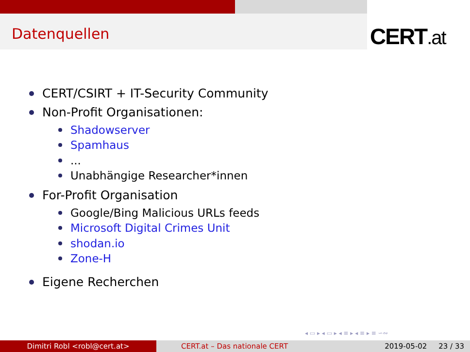Datenquellen CERT.at
CERT/CSIRT + IT-Security Community
Non-Profit Organisationen:
Shadowserver
Spamhaus
...
Unabhängige Researcher*innen
For-Profit Organisation
Google/Bing Malicious URLs feeds
Microsoft Digital Crimes Unit
shodan.io
Zone-H
Eigene Recherchen
◂ ▭ ▸ ◂ ▭ ▸ ◂ ≡ ▸ ◂ ≡ ▸ ≡ ∽∾
Dimitri Robl <robl@cert.at> CERT.at – Das nationale CERT 2019-05-02 23 / 33